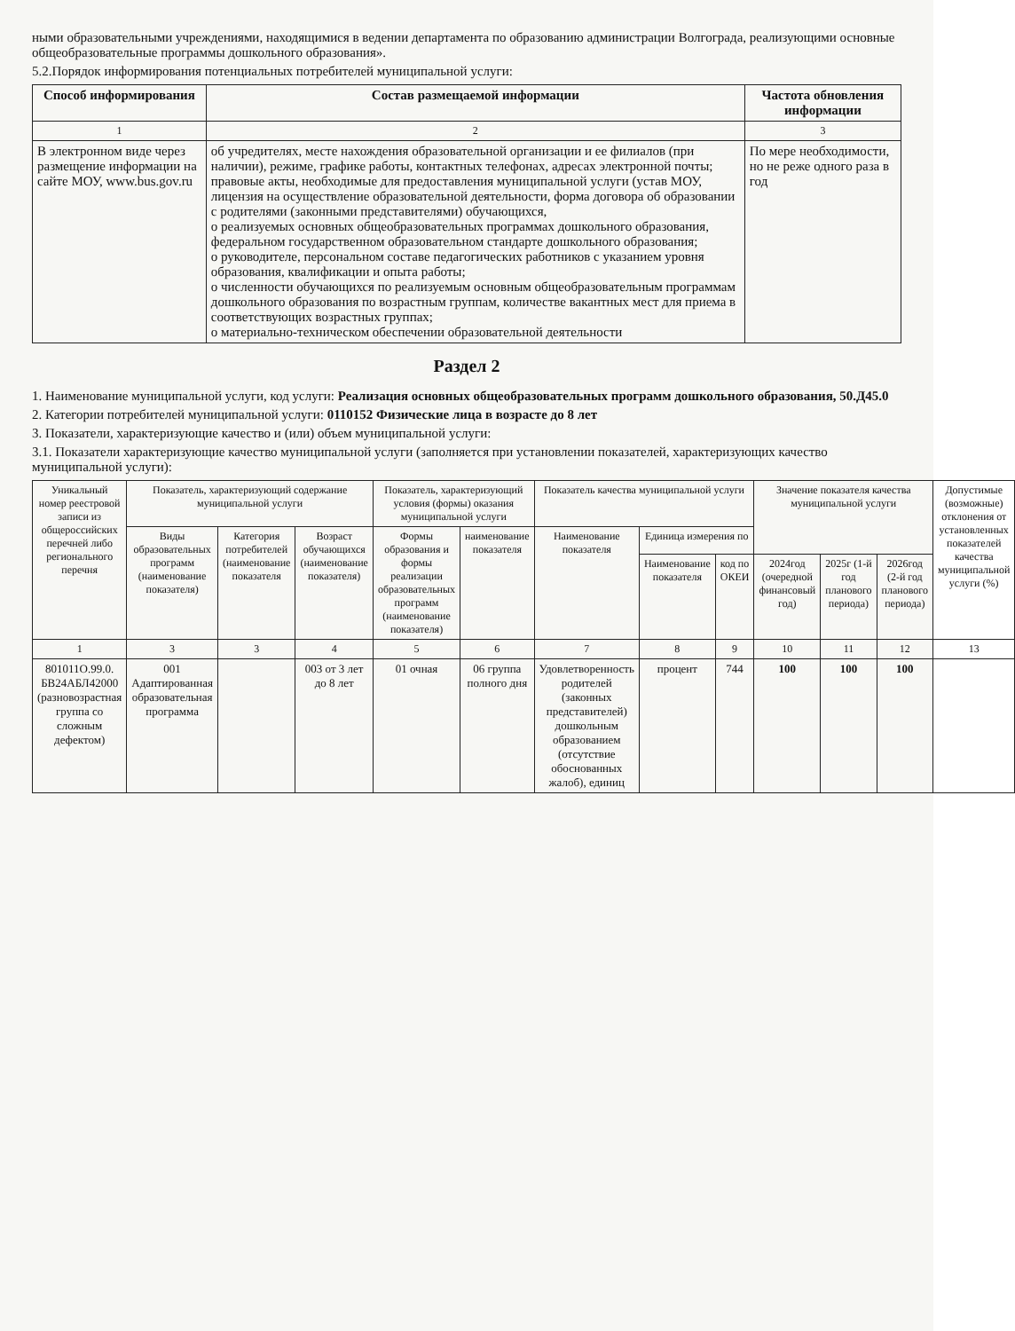ными образовательными учреждениями, находящимися в ведении департамента по образованию администрации Волгограда, реализующими основные общеобразовательные программы дошкольного образования».
5.2.Порядок информирования потенциальных потребителей муниципальной услуги:
| Способ информирования | Состав размещаемой информации | Частота обновления информации |
| --- | --- | --- |
| 1 | 2 | 3 |
| В электронном виде через размещение информации на сайте МОУ, www.bus.gov.ru | об учредителях, месте нахождения образовательной организации и ее филиалов (при наличии), режиме, графике работы, контактных телефонах, адресах электронной почты; правовые акты, необходимые для предоставления муниципальной услуги (устав МОУ, лицензия на осуществление образовательной деятельности, форма договора об образовании с родителями (законными представителями) обучающихся, о реализуемых основных общеобразовательных программах дошкольного образования, федеральном государственном образовательном стандарте дошкольного образования; о руководителе, персональном составе педагогических работников с указанием уровня образования, квалификации и опыта работы; о численности обучающихся по реализуемым основным общеобразовательным программам дошкольного образования по возрастным группам, количестве вакантных мест для приема в соответствующих возрастных группах; о материально-техническом обеспечении образовательной деятельности | По мере необходимости, но не реже одного раза в год |
Раздел 2
1. Наименование муниципальной услуги, код услуги: Реализация основных общеобразовательных программ дошкольного образования, 50.Д45.0
2. Категории потребителей муниципальной услуги: 0110152 Физические лица в возрасте до 8 лет
3. Показатели, характеризующие качество и (или) объем муниципальной услуги:
3.1. Показатели характеризующие качество муниципальной услуги (заполняется при установлении показателей, характеризующих качество муниципальной услуги):
| Уникальный номер реестровой записи из общероссийских перечней либо регионального перечня | Показатель, характеризующий содержание муниципальной услуги | | | Показатель, характеризующий условия (формы) оказания муниципальной услуги | | Показатель качества муниципальной услуги | | | Значение показателя качества муниципальной услуги | | | Допустимые (возможные) отклонения от установленных показателей качества муниципальной услуги (%) |
| --- | --- | --- | --- | --- | --- | --- | --- | --- | --- | --- | --- | --- |
| | Виды образовательных программ (наименование показателя) | Категория потребителей (наименование показателя | Возраст обучающихся (наименование показателя) | Формы образования и формы реализации образовательных программ (наименование показателя) | наименование показателя | Наименование показателя | Единица измерения по | | | | | |
| | | | | | | | Наименование показателя | код по ОКЕИ | 2024год (очередной финансовый год) | 2025г (1-й год планового периода) | 2026год (2-й год планового периода) | |
| 1 | 3 | 3 | 4 | 5 | 6 | 7 | 8 | 9 | 10 | 11 | 12 | 13 |
| 801011О.99.0. БВ24АБЛ42000 (разновозрастная группа со сложным дефектом) | 001 Адаптированная образовательная программа | | 003 от 3 лет до 8 лет | 01 очная | 06 группа полного дня | Удовлетворенность родителей (законных представителей) дошкольным образованием (отсутствие обоснованных жалоб), единиц | процент | 744 | 100 | 100 | 100 | |